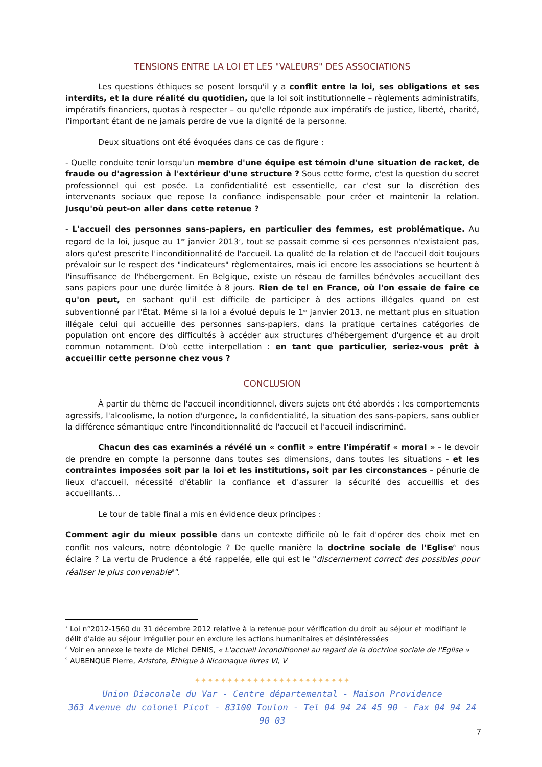TENSIONS ENTRE LA LOI ET LES "VALEURS" DES ASSOCIATIONS
Les questions éthiques se posent lorsqu'il y a conflit entre la loi, ses obligations et ses interdits, et la dure réalité du quotidien, que la loi soit institutionnelle – règlements administratifs, impératifs financiers, quotas à respecter – ou qu'elle réponde aux impératifs de justice, liberté, charité, l'important étant de ne jamais perdre de vue la dignité de la personne.
Deux situations ont été évoquées dans ce cas de figure :
- Quelle conduite tenir lorsqu'un membre d'une équipe est témoin d'une situation de racket, de fraude ou d'agression à l'extérieur d'une structure ? Sous cette forme, c'est la question du secret professionnel qui est posée. La confidentialité est essentielle, car c'est sur la discrétion des intervenants sociaux que repose la confiance indispensable pour créer et maintenir la relation. Jusqu'où peut-on aller dans cette retenue ?
- L'accueil des personnes sans-papiers, en particulier des femmes, est problématique. Au regard de la loi, jusque au 1<sup>er</sup> janvier 2013<sup>7</sup>, tout se passait comme si ces personnes n'existaient pas, alors qu'est prescrite l'inconditionnalité de l'accueil. La qualité de la relation et de l'accueil doit toujours prévaloir sur le respect des "indicateurs" règlementaires, mais ici encore les associations se heurtent à l'insuffisance de l'hébergement. En Belgique, existe un réseau de familles bénévoles accueillant des sans papiers pour une durée limitée à 8 jours. Rien de tel en France, où l'on essaie de faire ce qu'on peut, en sachant qu'il est difficile de participer à des actions illégales quand on est subventionné par l'État. Même si la loi a évolué depuis le 1<sup>er</sup> janvier 2013, ne mettant plus en situation illégale celui qui accueille des personnes sans-papiers, dans la pratique certaines catégories de population ont encore des difficultés à accéder aux structures d'hébergement d'urgence et au droit commun notamment. D'où cette interpellation : en tant que particulier, seriez-vous prêt à accueillir cette personne chez vous ?
CONCLUSION
À partir du thème de l'accueil inconditionnel, divers sujets ont été abordés : les comportements agressifs, l'alcoolisme, la notion d'urgence, la confidentialité, la situation des sans-papiers, sans oublier la différence sémantique entre l'inconditionnalité de l'accueil et l'accueil indiscriminé.
Chacun des cas examinés a révélé un « conflit » entre l'impératif « moral » – le devoir de prendre en compte la personne dans toutes ses dimensions, dans toutes les situations - et les contraintes imposées soit par la loi et les institutions, soit par les circonstances – pénurie de lieux d'accueil, nécessité d'établir la confiance et d'assurer la sécurité des accueillis et des accueillants…
Le tour de table final a mis en évidence deux principes :
Comment agir du mieux possible dans un contexte difficile où le fait d'opérer des choix met en conflit nos valeurs, notre déontologie ? De quelle manière la doctrine sociale de l'Eglise<sup>8</sup> nous éclaire ? La vertu de Prudence a été rappelée, elle qui est le "discernement correct des possibles pour réaliser le plus convenable<sup>9</sup>".
<sup>7</sup> Loi n°2012-1560 du 31 décembre 2012 relative à la retenue pour vérification du droit au séjour et modifiant le délit d'aide au séjour irrégulier pour en exclure les actions humanitaires et désintéressées
<sup>8</sup> Voir en annexe le texte de Michel DENIS, « L'accueil inconditionnel au regard de la doctrine sociale de l'Eglise »
<sup>9</sup> AUBENQUE Pierre, Aristote, Éthique à Nicomaque livres VI, V
✦✦✦✦✦✦✦✦✦✦✦✦✦✦✦✦✦✦✦✦✦✦✦✦
Union Diaconale du Var - Centre départemental - Maison Providence
363 Avenue du colonel Picot - 83100 Toulon - Tel 04 94 24 45 90 - Fax 04 94 24 90 03
7